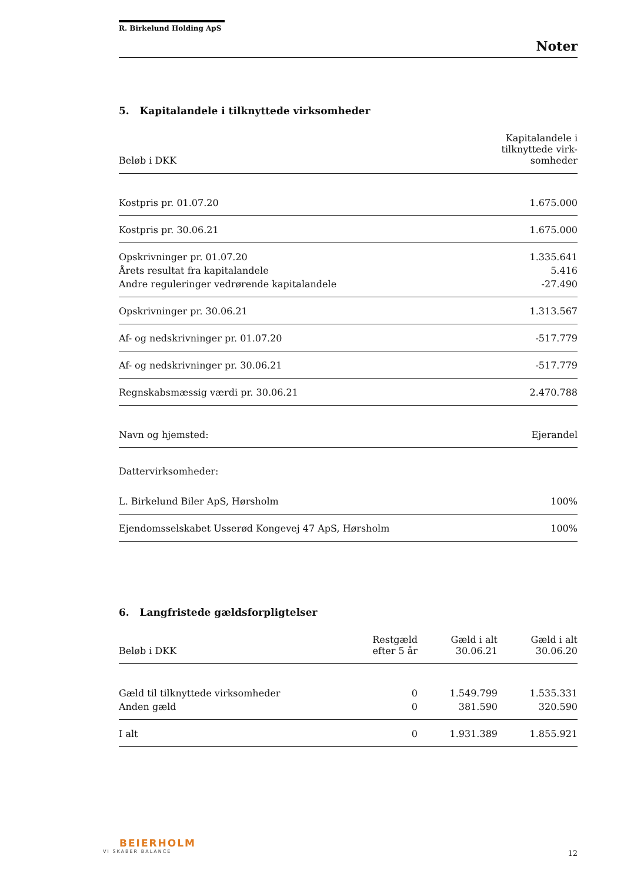R. Birkelund Holding ApS
Noter
5. Kapitalandele i tilknyttede virksomheder
| Beløb i DKK | Kapitalandele i tilknyttede virk- somheder |
| --- | --- |
| Kostpris pr. 01.07.20 | 1.675.000 |
| Kostpris pr. 30.06.21 | 1.675.000 |
| Opskrivninger pr. 01.07.20 | 1.335.641 |
| Årets resultat fra kapitalandele | 5.416 |
| Andre reguleringer vedrørende kapitalandele | -27.490 |
| Opskrivninger pr. 30.06.21 | 1.313.567 |
| Af- og nedskrivninger pr. 01.07.20 | -517.779 |
| Af- og nedskrivninger pr. 30.06.21 | -517.779 |
| Regnskabsmæssig værdi pr. 30.06.21 | 2.470.788 |
| Navn og hjemsted: | Ejerandel |
| Dattervirksomheder: | |
| L. Birkelund Biler ApS, Hørsholm | 100% |
| Ejendomsselskabet Usserød Kongevej 47 ApS, Hørsholm | 100% |
6. Langfristede gældsforpligtelser
| Beløb i DKK | Restgæld efter 5 år | Gæld i alt 30.06.21 | Gæld i alt 30.06.20 |
| --- | --- | --- | --- |
| Gæld til tilknyttede virksomheder | 0 | 1.549.799 | 1.535.331 |
| Anden gæld | 0 | 381.590 | 320.590 |
| I alt | 0 | 1.931.389 | 1.855.921 |
BEIERHOLM
VI SKABER BALANCE
12